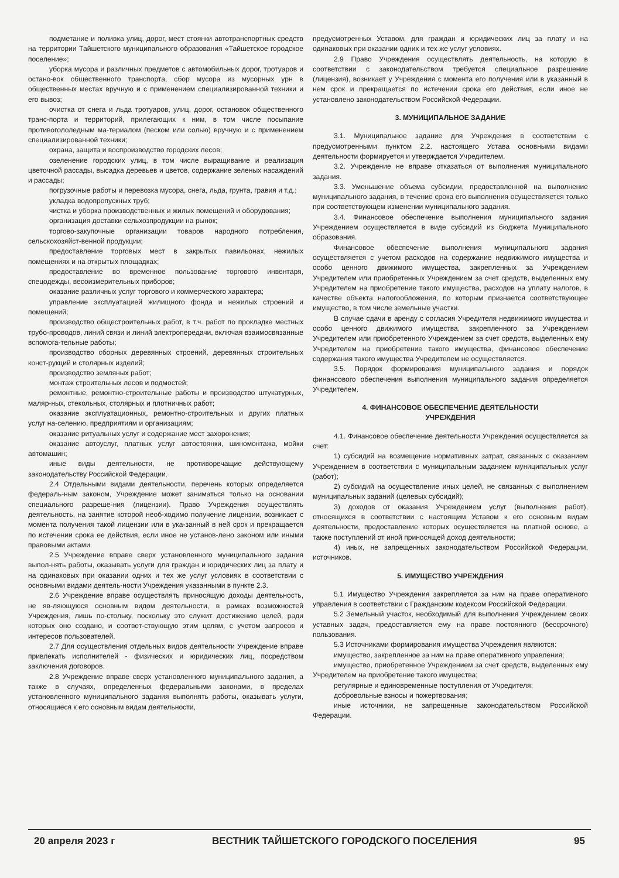подметание и поливка улиц, дорог, мест стоянки автотранспортных средств на территории Тайшетского муниципального образования «Тайшетское городское поселение»;
уборка мусора и различных предметов с автомобильных дорог, тротуаров и остано-вок общественного транспорта, сбор мусора из мусорных урн в общественных местах вручную и с применением специализированной техники и его вывоз;
очистка от снега и льда тротуаров, улиц, дорог, остановок общественного транс-порта и территорий, прилегающих к ним, в том числе посыпание противогололедным ма-териалом (песком или солью) вручную и с применением специализированной техники;
охрана, защита и воспроизводство городских лесов;
озеленение городских улиц, в том числе выращивание и реализация цветочной рассады, высадка деревьев и цветов, содержание зеленых насаждений и рассады;
погрузочные работы и перевозка мусора, снега, льда, грунта, гравия и т.д.;
укладка водопропускных труб;
чистка и уборка производственных и жилых помещений и оборудования;
организация доставки сельхозпродукции на рынок;
торгово-закупочные организации товаров народного потребления, сельскохозяйст-венной продукции;
предоставление торговых мест в закрытых павильонах, нежилых помещениях и на открытых площадках;
предоставление во временное пользование торгового инвентаря, спецодежды, весоизмерительных приборов;
оказание различных услуг торгового и коммерческого характера;
управление эксплуатацией жилищного фонда и нежилых строений и помещений;
производство общестроительных работ, в т.ч. работ по прокладке местных трубо-проводов, линий связи и линий электропередачи, включая взаимосвязанные вспомога-тельные работы;
производство сборных деревянных строений, деревянных строительных конст-рукций и столярных изделий;
производство земляных работ;
монтаж строительных лесов и подмостей;
ремонтные, ремонтно-строительные работы и производство штукатурных, маляр-ных, стекольных, столярных и плотничных работ;
оказание эксплуатационных, ремонтно-строительных и других платных услуг на-селению, предприятиям и организациям;
оказание ритуальных услуг и содержание мест захоронения;
оказание автоуслуг, платных услуг автостоянки, шиномонтажа, мойки автомашин;
иные виды деятельности, не противоречащие действующему законодательству Российской Федерации.
2.4 Отдельными видами деятельности, перечень которых определяется федераль-ным законом, Учреждение может заниматься только на основании специального разреше-ния (лицензии). Право Учреждения осуществлять деятельность, на занятие которой необ-ходимо получение лицензии, возникает с момента получения такой лицензии или в ука-занный в ней срок и прекращается по истечении срока ее действия, если иное не установ-лено законом или иными правовыми актами.
2.5 Учреждение вправе сверх установленного муниципального задания выпол-нять работы, оказывать услуги для граждан и юридических лиц за плату и на одинаковых при оказании одних и тех же услуг условиях в соответствии с основными видами деятель-ности Учреждения указанными в пункте 2.3.
2.6 Учреждение вправе осуществлять приносящую доходы деятельность, не яв-ляющуюся основным видом деятельности, в рамках возможностей Учреждения, лишь по-стольку, поскольку это служит достижению целей, ради которых оно создано, и соответ-ствующую этим целям, с учетом запросов и интересов пользователей.
2.7 Для осуществления отдельных видов деятельности Учреждение вправе привлекать исполнителей - физических и юридических лиц, посредством заключения договоров.
2.8 Учреждение вправе сверх установленного муниципального задания, а также в случаях, определенных федеральными законами, в пределах установленного муниципального задания выполнять работы, оказывать услуги, относящиеся к его основным видам деятельности,
предусмотренных Уставом, для граждан и юридических лиц за плату и на одинаковых при оказании одних и тех же услуг условиях.
2.9 Право Учреждения осуществлять деятельность, на которую в соответствии с законодательством требуется специальное разрешение (лицензия), возникает у Учреждения с момента его получения или в указанный в нем срок и прекращается по истечении срока его действия, если иное не установлено законодательством Российской Федерации.
3. МУНИЦИПАЛЬНОЕ ЗАДАНИЕ
3.1. Муниципальное задание для Учреждения в соответствии с предусмотренными пунктом 2.2. настоящего Устава основными видами деятельности формируется и утверждается Учредителем.
3.2. Учреждение не вправе отказаться от выполнения муниципального задания.
3.3. Уменьшение объема субсидии, предоставленной на выполнение муниципального задания, в течение срока его выполнения осуществляется только при соответствующем изменении муниципального задания.
3.4. Финансовое обеспечение выполнения муниципального задания Учреждением осуществляется в виде субсидий из бюджета Муниципального образования.
Финансовое обеспечение выполнения муниципального задания осуществляется с учетом расходов на содержание недвижимого имущества и особо ценного движимого имущества, закрепленных за Учреждением Учредителем или приобретенных Учреждением за счет средств, выделенных ему Учредителем на приобретение такого имущества, расходов на уплату налогов, в качестве объекта налогообложения, по которым признается соответствующее имущество, в том числе земельные участки.
В случае сдачи в аренду с согласия Учредителя недвижимого имущества и особо ценного движимого имущества, закрепленного за Учреждением Учредителем или приобретенного Учреждением за счет средств, выделенных ему Учредителем на приобретение такого имущества, финансовое обеспечение содержания такого имущества Учредителем не осуществляется.
3.5. Порядок формирования муниципального задания и порядок финансового обеспечения выполнения муниципального задания определяется Учредителем.
4. ФИНАНСОВОЕ ОБЕСПЕЧЕНИЕ ДЕЯТЕЛЬНОСТИ
УЧРЕЖДЕНИЯ
4.1. Финансовое обеспечение деятельности Учреждения осуществляется за счет:
1) субсидий на возмещение нормативных затрат, связанных с оказанием Учреждением в соответствии с муниципальным заданием муниципальных услуг (работ);
2) субсидий на осуществление иных целей, не связанных с выполнением муниципальных заданий (целевых субсидий);
3) доходов от оказания Учреждением услуг (выполнения работ), относящихся в соответствии с настоящим Уставом к его основным видам деятельности, предоставление которых осуществляется на платной основе, а также поступлений от иной приносящей доход деятельности;
4) иных, не запрещенных законодательством Российской Федерации, источников.
5. ИМУЩЕСТВО УЧРЕЖДЕНИЯ
5.1 Имущество Учреждения закрепляется за ним на праве оперативного управления в соответствии с Гражданским кодексом Российской Федерации.
5.2 Земельный участок, необходимый для выполнения Учреждением своих уставных задач, предоставляется ему на праве постоянного (бессрочного) пользования.
5.3 Источниками формирования имущества Учреждения являются:
имущество, закрепленное за ним на праве оперативного управления;
имущество, приобретенное Учреждением за счет средств, выделенных ему Учредителем на приобретение такого имущества;
регулярные и единовременные поступления от Учредителя;
добровольные взносы и пожертвования;
иные источники, не запрещенные законодательством Российской Федерации.
20 апреля 2023 г ВЕСТНИК ТАЙШЕТСКОГО ГОРОДСКОГО ПОСЕЛЕНИЯ 95